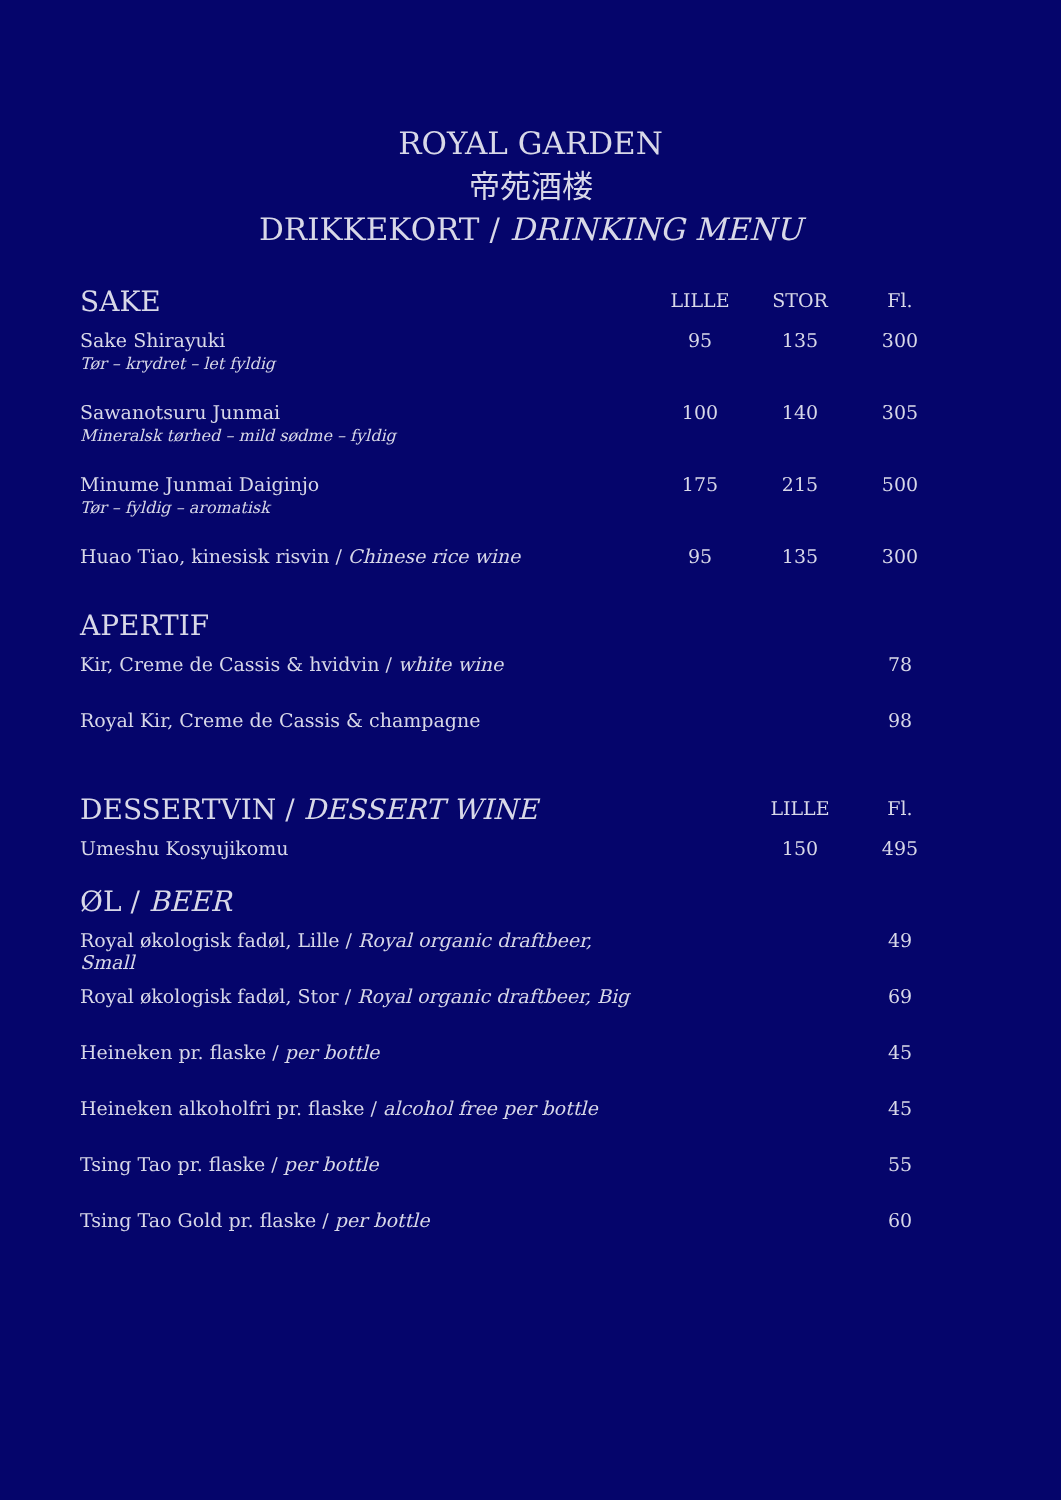ROYAL GARDEN
帝苑酒楼
DRIKKEKORT / DRINKING MENU
| SAKE | LILLE | STOR | Fl. |
| --- | --- | --- | --- |
| Sake Shirayuki Tør – krydret – let fyldig | 95 | 135 | 300 |
| Sawanotsuru Junmai Mineralsk tørhed – mild sødme – fyldig | 100 | 140 | 305 |
| Minume Junmai Daiginjo Tør – fyldig – aromatisk | 175 | 215 | 500 |
| Huao Tiao, kinesisk risvin / Chinese rice wine | 95 | 135 | 300 |
| APERTIF | | | |
| Kir, Creme de Cassis & hvidvin / white wine | | | 78 |
| Royal Kir, Creme de Cassis & champagne | | | 98 |
| DESSERTVIN / DESSERT WINE | | LILLE | Fl. |
| Umeshu Kosyujikomu | | 150 | 495 |
| ØL / BEER | | | |
| Royal økologisk fadøl, Lille / Royal organic draftbeer, Small | | | 49 |
| Royal økologisk fadøl, Stor / Royal organic draftbeer, Big | | | 69 |
| Heineken pr. flaske / per bottle | | | 45 |
| Heineken alkoholfri pr. flaske / alcohol free per bottle | | | 45 |
| Tsing Tao pr. flaske / per bottle | | | 55 |
| Tsing Tao Gold pr. flaske / per bottle | | | 60 |